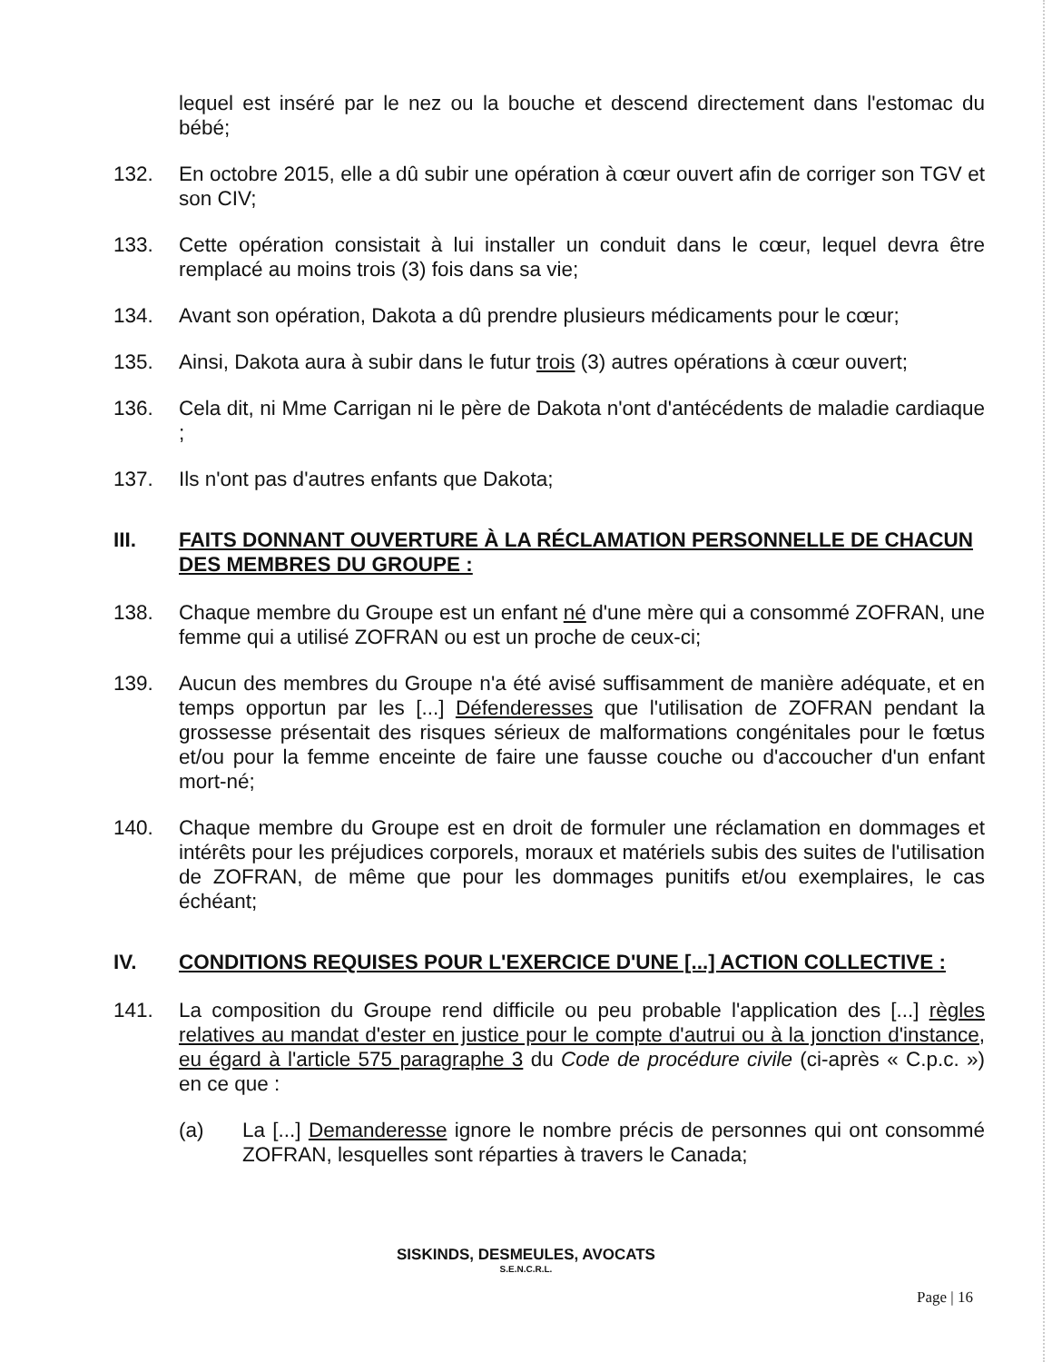lequel est inséré par le nez ou la bouche et descend directement dans l'estomac du bébé;
132. En octobre 2015, elle a dû subir une opération à cœur ouvert afin de corriger son TGV et son CIV;
133. Cette opération consistait à lui installer un conduit dans le cœur, lequel devra être remplacé au moins trois (3) fois dans sa vie;
134. Avant son opération, Dakota a dû prendre plusieurs médicaments pour le cœur;
135. Ainsi, Dakota aura à subir dans le futur trois (3) autres opérations à cœur ouvert;
136. Cela dit, ni Mme Carrigan ni le père de Dakota n'ont d'antécédents de maladie cardiaque ;
137. Ils n'ont pas d'autres enfants que Dakota;
III. FAITS DONNANT OUVERTURE À LA RÉCLAMATION PERSONNELLE DE CHACUN DES MEMBRES DU GROUPE :
138. Chaque membre du Groupe est un enfant né d'une mère qui a consommé ZOFRAN, une femme qui a utilisé ZOFRAN ou est un proche de ceux-ci;
139. Aucun des membres du Groupe n'a été avisé suffisamment de manière adéquate, et en temps opportun par les [...] Défenderesses que l'utilisation de ZOFRAN pendant la grossesse présentait des risques sérieux de malformations congénitales pour le fœtus et/ou pour la femme enceinte de faire une fausse couche ou d'accoucher d'un enfant mort-né;
140. Chaque membre du Groupe est en droit de formuler une réclamation en dommages et intérêts pour les préjudices corporels, moraux et matériels subis des suites de l'utilisation de ZOFRAN, de même que pour les dommages punitifs et/ou exemplaires, le cas échéant;
IV. CONDITIONS REQUISES POUR L'EXERCICE D'UNE [...] ACTION COLLECTIVE :
141. La composition du Groupe rend difficile ou peu probable l'application des [...] règles relatives au mandat d'ester en justice pour le compte d'autrui ou à la jonction d'instance, eu égard à l'article 575 paragraphe 3 du Code de procédure civile (ci-après « C.p.c. ») en ce que :
(a) La [...] Demanderesse ignore le nombre précis de personnes qui ont consommé ZOFRAN, lesquelles sont réparties à travers le Canada;
SISKINDS, DESMEULES, AVOCATS
S.E.N.C.R.L.
Page | 16